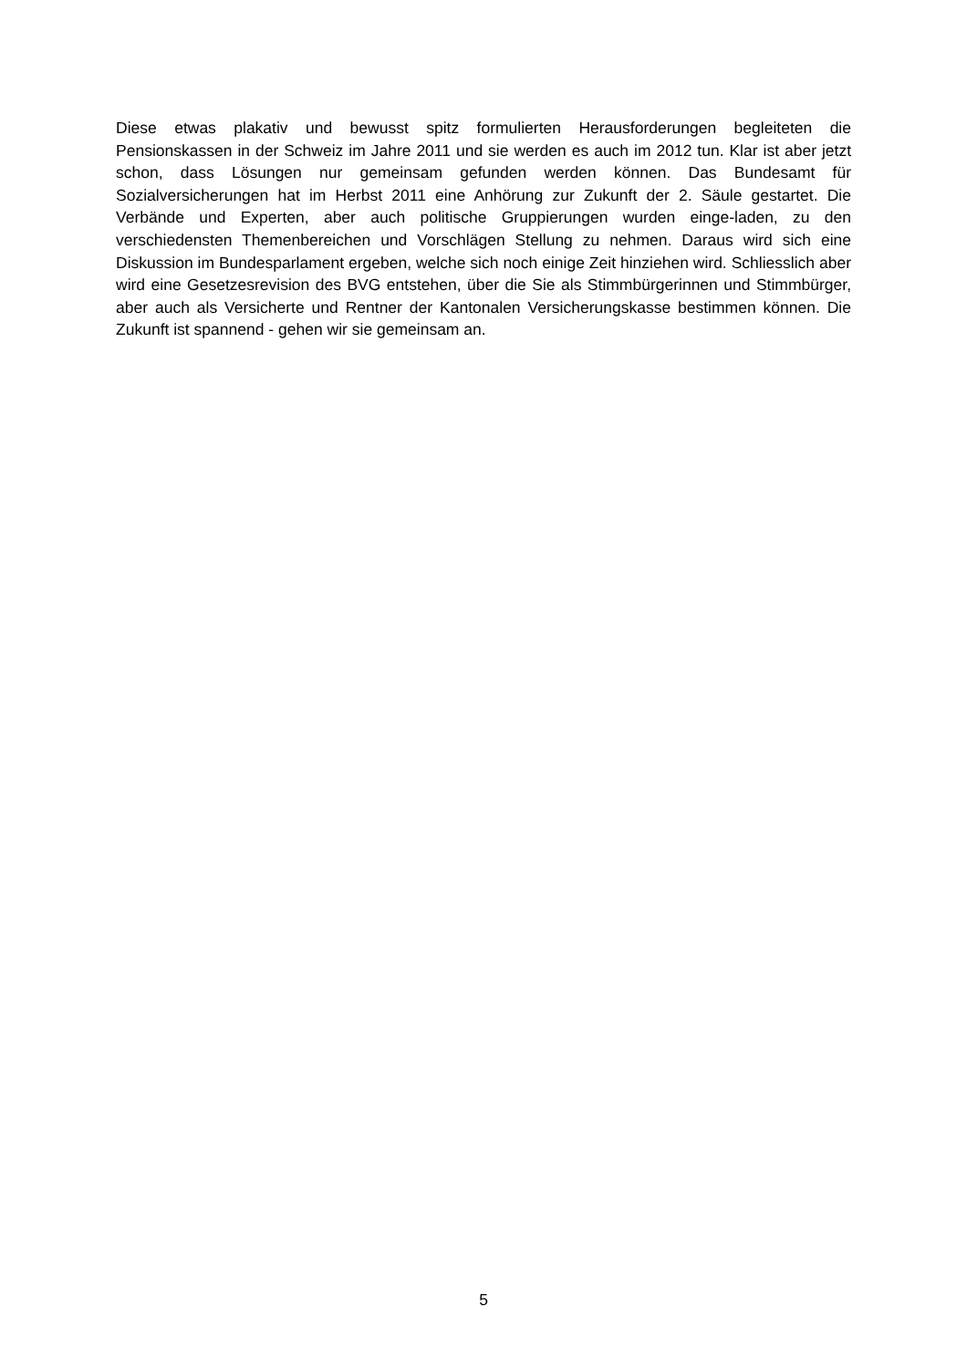Diese etwas plakativ und bewusst spitz formulierten Herausforderungen begleiteten die Pensionskassen in der Schweiz im Jahre 2011 und sie werden es auch im 2012 tun. Klar ist aber jetzt schon, dass Lösungen nur gemeinsam gefunden werden können. Das Bundesamt für Sozialversicherungen hat im Herbst 2011 eine Anhörung zur Zukunft der 2. Säule gestartet. Die Verbände und Experten, aber auch politische Gruppierungen wurden einge-laden, zu den verschiedensten Themenbereichen und Vorschlägen Stellung zu nehmen. Daraus wird sich eine Diskussion im Bundesparlament ergeben, welche sich noch einige Zeit hinziehen wird. Schliesslich aber wird eine Gesetzesrevision des BVG entstehen, über die Sie als Stimmbürgerinnen und Stimmbürger, aber auch als Versicherte und Rentner der Kantonalen Versicherungskasse bestimmen können. Die Zukunft ist spannend - gehen wir sie gemeinsam an.
5